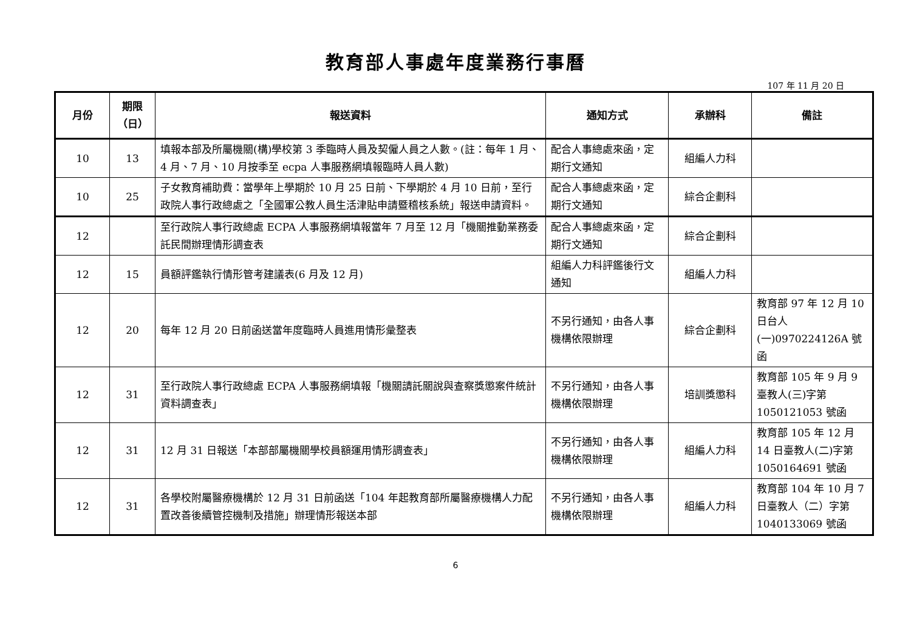教育部人事處年度業務行事曆
107 年 11 月 20 日
| 月份 | 期限 （日） | 報送資料 | 通知方式 | 承辦科 | 備註 |
| --- | --- | --- | --- | --- | --- |
| 10 | 13 | 填報本部及所屬機關(構)學校第 3 季臨時人員及契僱人員之人數。(註：每年 1 月、4 月、7 月、10 月按季至 ecpa 人事服務網填報臨時人員人數) | 配合人事總處來函，定期行文通知 | 組編人力科 | |
| 10 | 25 | 子女教育補助費：當學年上學期於 10 月 25 日前、下學期於 4 月 10 日前，至行政院人事行政總處之「全國軍公教人員生活津貼申請暨稽核系統」報送申請資料。 | 配合人事總處來函，定期行文通知 | 綜合企劃科 | |
| 12 | | 至行政院人事行政總處 ECPA 人事服務網填報當年 7 月至 12 月「機關推動業務委託民間辦理情形調查表 | 配合人事總處來函，定期行文通知 | 綜合企劃科 | |
| 12 | 15 | 員額評鑑執行情形管考建議表(6 月及 12 月) | 組編人力科評鑑後行文通知 | 組編人力科 | |
| 12 | 20 | 每年 12 月 20 日前函送當年度臨時人員進用情形彙整表 | 不另行通知，由各人事機構依限辦理 | 綜合企劃科 | 教育部 97 年 12 月 10 日台人(一)0970224126A 號函 |
| 12 | 31 | 至行政院人事行政總處 ECPA 人事服務網填報「機關請託關說與查察獎懲案件統計資料調查表」 | 不另行通知，由各人事機構依限辦理 | 培訓獎懲科 | 教育部 105 年 9 月 9 臺教人(三)字第 1050121053 號函 |
| 12 | 31 | 12 月 31 日報送「本部部屬機關學校員額運用情形調查表」 | 不另行通知，由各人事機構依限辦理 | 組編人力科 | 教育部 105 年 12 月 14 日臺教人(二)字第 1050164691 號函 |
| 12 | 31 | 各學校附屬醫療機構於 12 月 31 日前函送「104 年起教育部所屬醫療機構人力配置改善後續管控機制及措施」辦理情形報送本部 | 不另行通知，由各人事機構依限辦理 | 組編人力科 | 教育部 104 年 10 月 7 日臺教人（二）字第 1040133069 號函 |
6